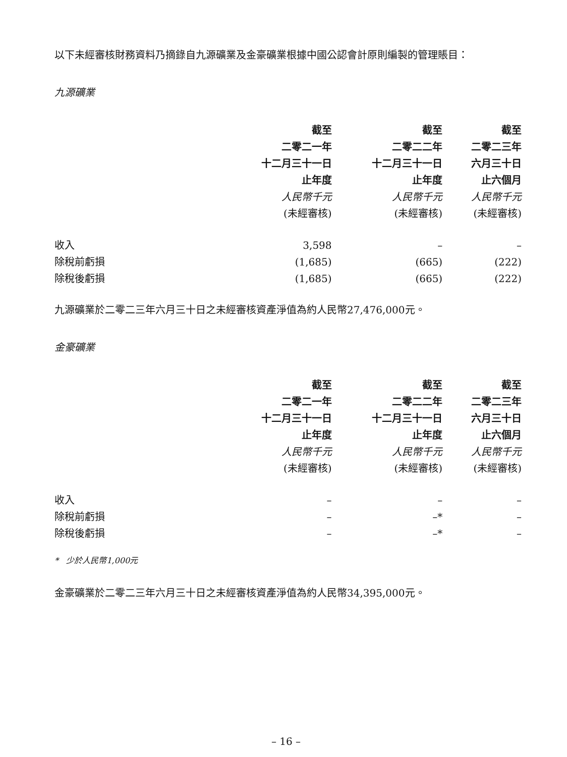以下未經審核財務資料乃摘錄自九源礦業及金豪礦業根據中國公認會計原則編製的管理賬目：
九源礦業
| | 截至 | 截至 | 截至 |
| | 二零二一年 | 二零二二年 | 二零二三年 |
| | 十二月三十一日 | 十二月三十一日 | 六月三十日 |
| | 止年度 | 止年度 | 止六個月 |
| | 人民幣千元 | 人民幣千元 | 人民幣千元 |
| | (未經審核) | (未經審核) | (未經審核) |
| 收入 | 3,598 | – | – |
| 除稅前虧損 | (1,685) | (665) | (222) |
| 除稅後虧損 | (1,685) | (665) | (222) |
九源礦業於二零二三年六月三十日之未經審核資產淨值為約人民幣27,476,000元。
金豪礦業
| | 截至 | 截至 | 截至 |
| | 二零二一年 | 二零二二年 | 二零二三年 |
| | 十二月三十一日 | 十二月三十一日 | 六月三十日 |
| | 止年度 | 止年度 | 止六個月 |
| | 人民幣千元 | 人民幣千元 | 人民幣千元 |
| | (未經審核) | (未經審核) | (未經審核) |
| 收入 | – | – | – |
| 除稅前虧損 | – | –* | – |
| 除稅後虧損 | – | –* | – |
* 少於人民幣1,000元
金豪礦業於二零二三年六月三十日之未經審核資產淨值為約人民幣34,395,000元。
– 16 –